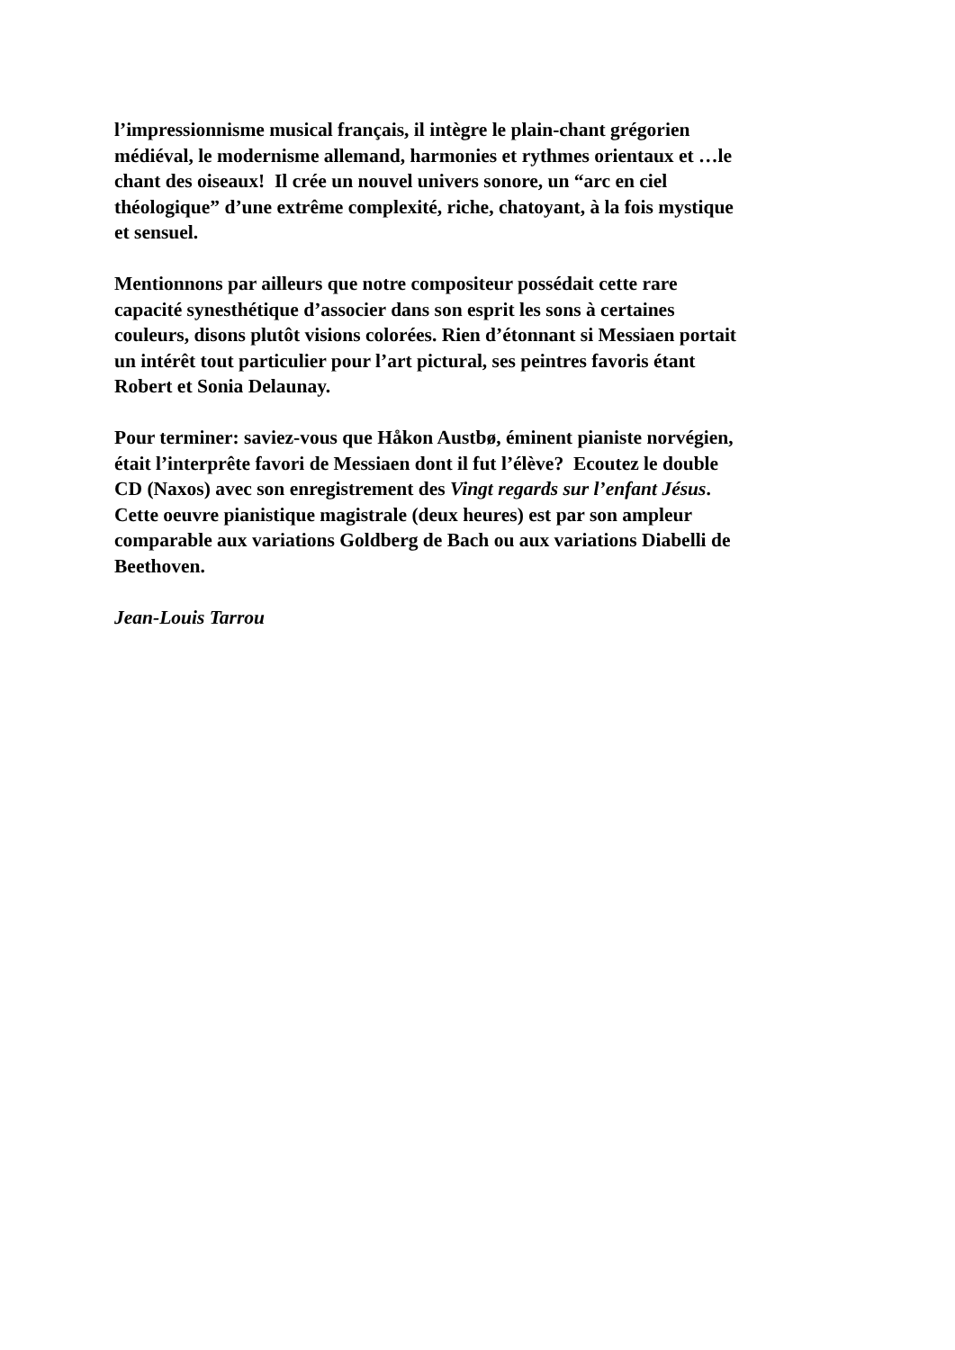l’impressionnisme musical français, il intègre le plain-chant grégorien
médiéval, le modernisme allemand, harmonies et rythmes orientaux et …le
chant des oiseaux! Il crée un nouvel univers sonore, un “arc en ciel
théologique” d’une extrême complexité, riche, chatoyant, à la fois mystique
et sensuel.
Mentionnons par ailleurs que notre compositeur possédait cette rare
capacité synesthétique d’associer dans son esprit les sons à certaines
couleurs, disons plutôt visions colorées. Rien d’étonnant si Messiaen portait
un intérêt tout particulier pour l’art pictural, ses peintres favoris étant
Robert et Sonia Delaunay.
Pour terminer: saviez-vous que Håkon Austbø, éminent pianiste norvégien,
était l’interprête favori de Messiaen dont il fut l’élève? Ecoutez le double
CD (Naxos) avec son enregistrement des Vingt regards sur l’enfant Jésus.
Cette oeuvre pianistique magistrale (deux heures) est par son ampleur
comparable aux variations Goldberg de Bach ou aux variations Diabelli de
Beethoven.
Jean-Louis Tarrou